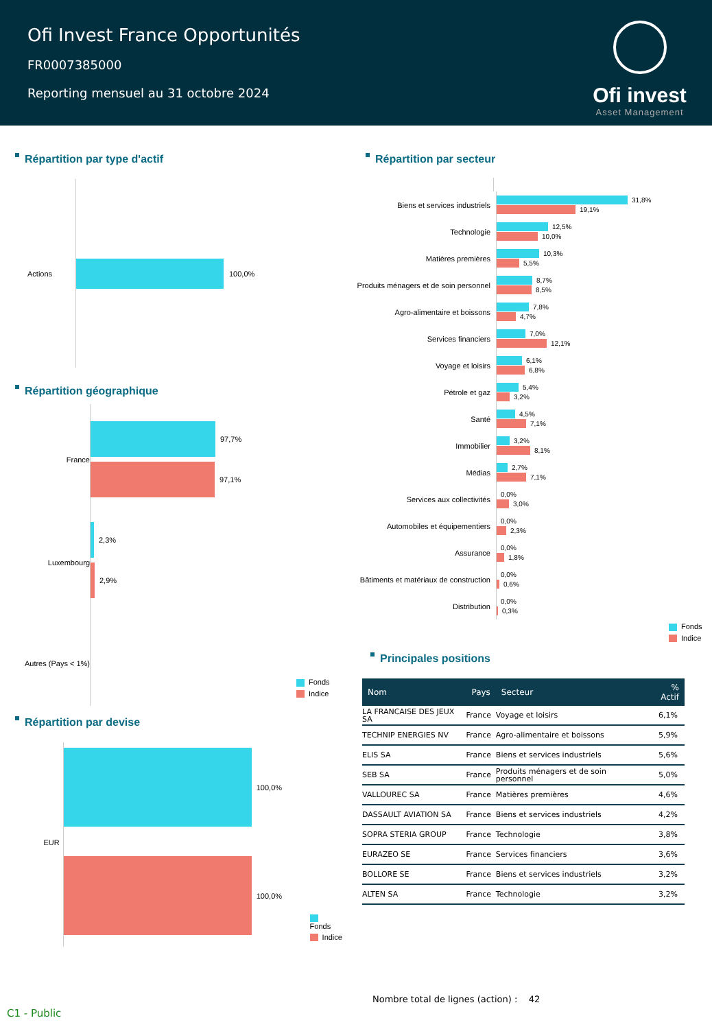Ofi Invest France Opportunités
FR0007385000
Reporting mensuel au 31 octobre 2024
Ofi invest
Asset Management
Répartition par type d'actif
Actions
100,0%
Répartition géographique
France
Luxembourg
Autres (Pays < 1%)
97,7%
97,1%
2,3%
2,9%
Fonds
Indice
Répartition par devise
EUR
100,0%
100,0%
Fonds
Indice
Répartition par secteur
Biens et services industriels
31,8%
19,1%
Technologie
12,5%
10,0%
Matières premières
10,3%
5,5%
Produits ménagers et de soin personnel
8,7%
8,5%
Agro-alimentaire et boissons
7,8%
4,7%
Services financiers
7,0%
12,1%
Voyage et loisirs
6,1%
6,8%
Pétrole et gaz
5,4%
3,2%
Santé
4,5%
7,1%
Immobilier
3,2%
8,1%
Médias
2,7%
7,1%
Services aux collectivités
0,0%
3,0%
Automobiles et équipementiers
0,0%
2,3%
Assurance
0,0%
1,8%
Bâtiments et matériaux de construction
0,0%
0,6%
Distribution
0,0%
0,3%
Fonds
Indice
Principales positions
| Nom | Pays | Secteur | % Actif |
| --- | --- | --- | --- |
| LA FRANCAISE DES JEUX SA | France | Voyage et loisirs | 6,1% |
| TECHNIP ENERGIES NV | France | Agro-alimentaire et boissons | 5,9% |
| ELIS SA | France | Biens et services industriels | 5,6% |
| SEB SA | France | Produits ménagers et de soin personnel | 5,0% |
| VALLOUREC SA | France | Matières premières | 4,6% |
| DASSAULT AVIATION SA | France | Biens et services industriels | 4,2% |
| SOPRA STERIA GROUP | France | Technologie | 3,8% |
| EURAZEO SE | France | Services financiers | 3,6% |
| BOLLORE SE | France | Biens et services industriels | 3,2% |
| ALTEN SA | France | Technologie | 3,2% |
Nombre total de lignes (action) : 42
C1 - Public